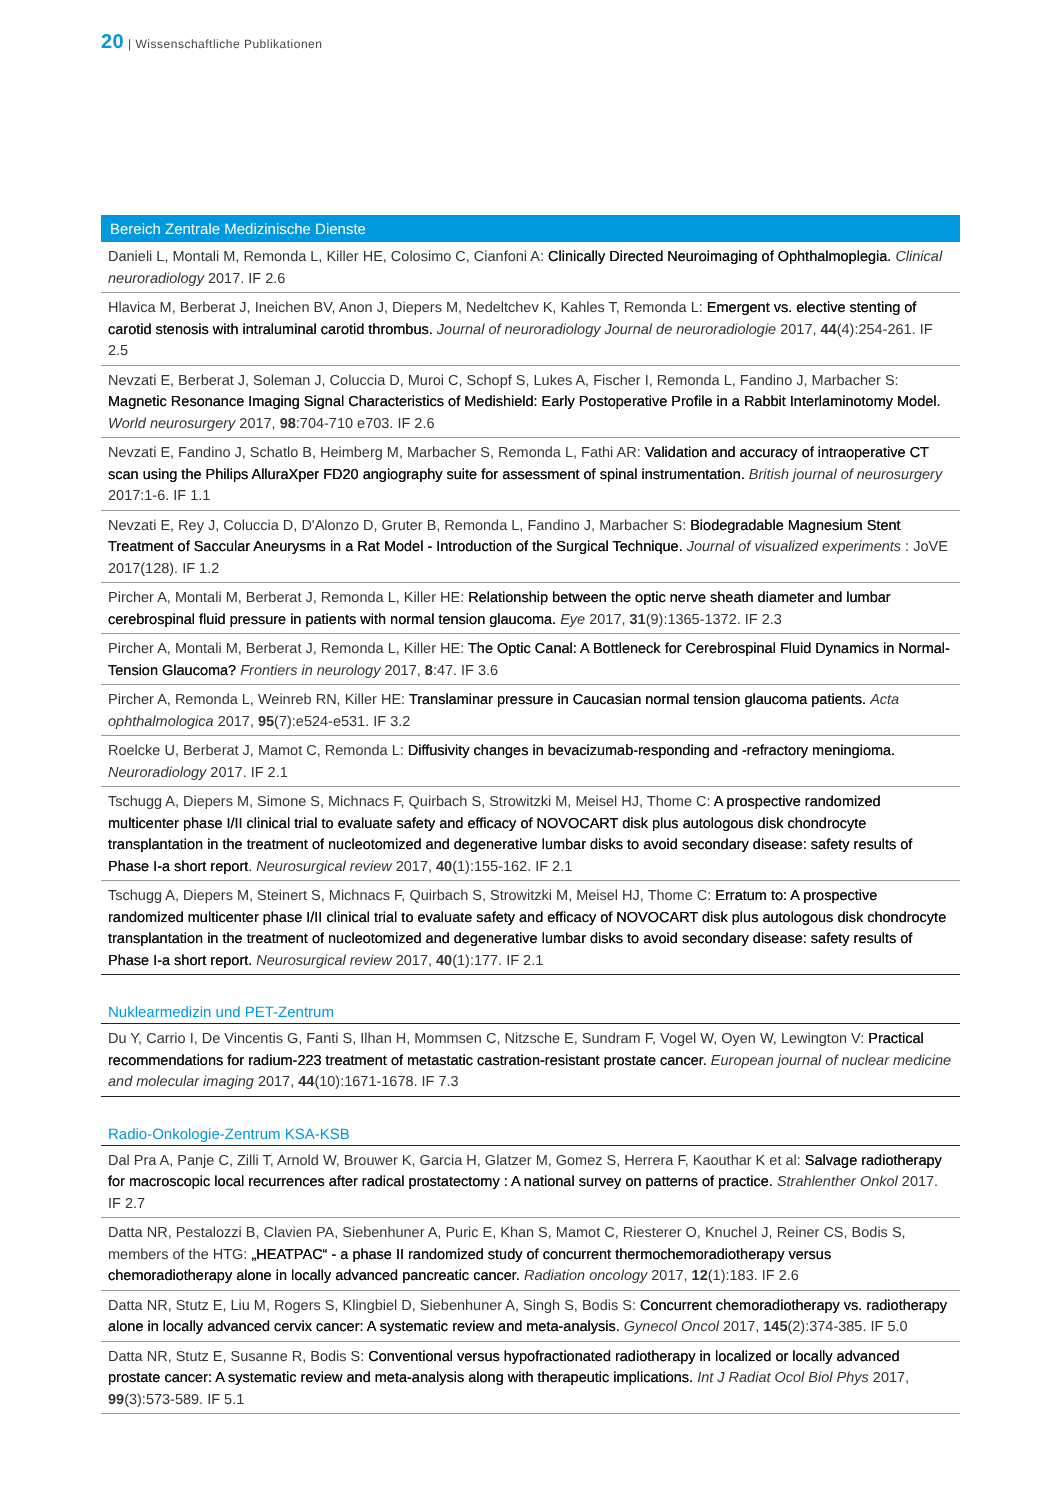20 | Wissenschaftliche Publikationen
Bereich Zentrale Medizinische Dienste
Danieli L, Montali M, Remonda L, Killer HE, Colosimo C, Cianfoni A: Clinically Directed Neuroimaging of Ophthalmo­plegia. Clinical neuroradiology 2017. IF 2.6
Hlavica M, Berberat J, Ineichen BV, Anon J, Diepers M, Nedeltchev K, Kahles T, Remonda L: Emergent vs. elective stenting of carotid stenosis with intraluminal carotid thrombus. Journal of neuroradiology Journal de neuroradiologie 2017, 44(4):254-261. IF 2.5
Nevzati E, Berberat J, Soleman J, Coluccia D, Muroi C, Schopf S, Lukes A, Fischer I, Remonda L, Fandino J, Marbacher S: Magnetic Resonance Imaging Signal Characteristics of Medishield: Early Postoperative Profile in a Rabbit Interlaminotomy Model. World neurosurgery 2017, 98:704-710 e703. IF 2.6
Nevzati E, Fandino J, Schatlo B, Heimberg M, Marbacher S, Remonda L, Fathi AR: Validation and accuracy of in­traoperative CT scan using the Philips AlluraXper FD20 angiography suite for assessment of spinal instrumenta­tion. British journal of neurosurgery 2017:1-6. IF 1.1
Nevzati E, Rey J, Coluccia D, D'Alonzo D, Gruter B, Remonda L, Fandino J, Marbacher S: Biodegradable Magnesium Stent Treatment of Saccular Aneurysms in a Rat Model - Introduction of the Surgical Technique. Journal of visua­lized experiments : JoVE 2017(128). IF 1.2
Pircher A, Montali M, Berberat J, Remonda L, Killer HE: Relationship between the optic nerve sheath diameter and lumbar cerebrospinal fluid pressure in patients with normal tension glaucoma. Eye 2017, 31(9):1365-1372. IF 2.3
Pircher A, Montali M, Berberat J, Remonda L, Killer HE: The Optic Canal: A Bottleneck for Cerebrospinal Fluid Dyna­mics in Normal-Tension Glaucoma? Frontiers in neurology 2017, 8:47. IF 3.6
Pircher A, Remonda L, Weinreb RN, Killer HE: Translaminar pressure in Caucasian normal tension glaucoma pati­ents. Acta ophthalmologica 2017, 95(7):e524-e531. IF 3.2
Roelcke U, Berberat J, Mamot C, Remonda L: Diffusivity changes in bevacizumab-responding and -refractory meningioma. Neuroradiology 2017. IF 2.1
Tschugg A, Diepers M, Simone S, Michnacs F, Quirbach S, Strowitzki M, Meisel HJ, Thome C: A prospective randomi­zed multicenter phase I/II clinical trial to evaluate safety and efficacy of NOVOCART disk plus autologous disk chondrocyte transplantation in the treatment of nucleotomized and degenerative lumbar disks to avoid se­condary disease: safety results of Phase I-a short report. Neurosurgical review 2017, 40(1):155-162. IF 2.1
Tschugg A, Diepers M, Steinert S, Michnacs F, Quirbach S, Strowitzki M, Meisel HJ, Thome C: Erratum to: A pros­pective randomized multicenter phase I/II clinical trial to evaluate safety and efficacy of NOVOCART disk plus autologous disk chondrocyte transplantation in the treatment of nucleotomized and degenerative lumbar disks to avoid secondary disease: safety results of Phase I-a short report. Neurosurgical review 2017, 40(1):177. IF 2.1
Nuklearmedizin und PET-Zentrum
Du Y, Carrio I, De Vincentis G, Fanti S, Ilhan H, Mommsen C, Nitzsche E, Sundram F, Vogel W, Oyen W, Lewington V: Practical recommendations for radium-223 treatment of metastatic castration-resistant prostate cancer. Europe­an journal of nuclear medicine and molecular imaging 2017, 44(10):1671-1678. IF 7.3
Radio-Onkologie-Zentrum KSA-KSB
Dal Pra A, Panje C, Zilli T, Arnold W, Brouwer K, Garcia H, Glatzer M, Gomez S, Herrera F, Kaouthar K et al: Salvage radiotherapy for macroscopic local recurrences after radical prostatectomy : A national survey on patterns of practice. Strahlenther Onkol 2017. IF 2.7
Datta NR, Pestalozzi B, Clavien PA, Siebenhuner A, Puric E, Khan S, Mamot C, Riesterer O, Knuchel J, Reiner CS, Bodis S, members of the HTG: „HEATPAC“ - a phase II randomized study of concurrent thermochemoradiotherapy ver­sus chemoradiotherapy alone in locally advanced pancreatic cancer. Radiation oncology 2017, 12(1):183. IF 2.6
Datta NR, Stutz E, Liu M, Rogers S, Klingbiel D, Siebenhuner A, Singh S, Bodis S: Concurrent chemoradiotherapy vs. radiotherapy alone in locally advanced cervix cancer: A systematic review and meta-analysis. Gynecol Oncol 2017, 145(2):374-385. IF 5.0
Datta NR, Stutz E, Susanne R, Bodis S: Conventional versus hypofractionated radiotherapy in localized or locally advanced prostate cancer: A systematic review and meta-analysis along with therapeutic implications. Int J Radiat Ocol Biol Phys 2017, 99(3):573-589. IF 5.1